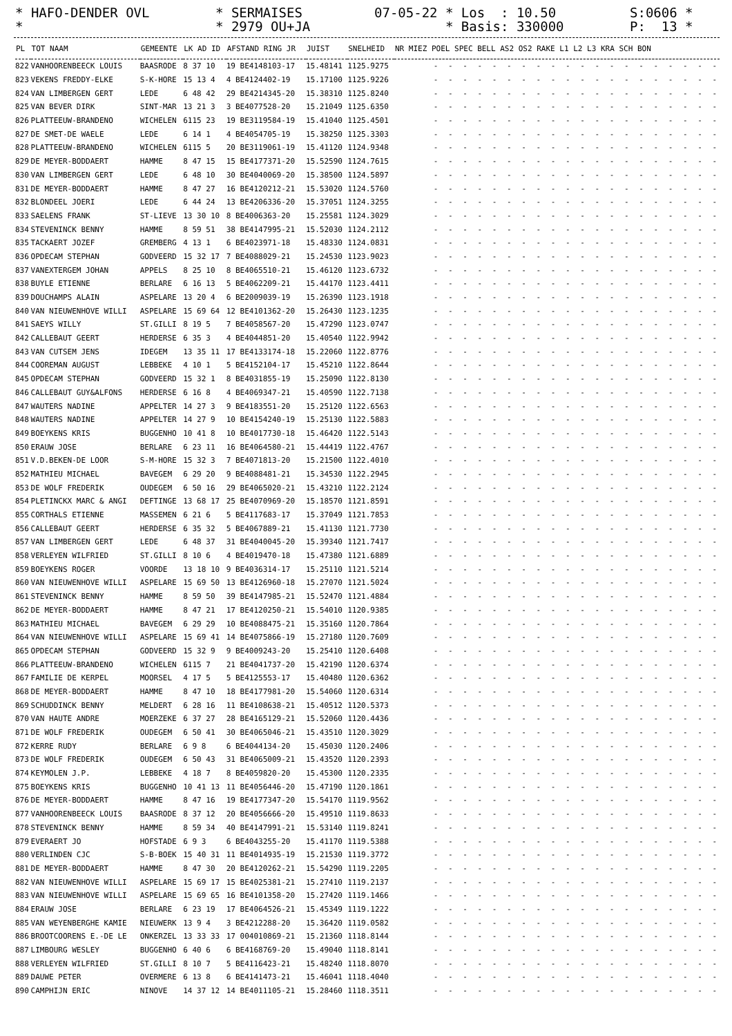* HAFO-DENDER OVL * SERMAISES 07-05-22 * Los : 10.50 S:0606 *
* * 2979 OU+JA * Basis: 330000 P: 13 *
| PL | TOT NAAM | GEMEENTE | LK AD ID | AFSTAND RING JR | JUIST | SNELHEID | NR MIEZ POEL SPEC BELL AS2 OS2 RAKE L1 L2 L3 KRA SCH BON |
| --- | --- | --- | --- | --- | --- | --- | --- |
| 822 | VANHOORENBEECK LOUIS | BAASRODE | 8 37 10 | 19 BE4148103-17 | 15.48141 | 1125.9275 | - - - - - - - - - - - - - - - - - - - - |
| 823 | VEKENS FREDDY-ELKE | S-K-HORE | 15 13 4 | 4 BE4124402-19 | 15.17100 | 1125.9226 | - - - - - - - - - - - - - - - - - - - - |
| 824 | VAN LIMBERGEN GERT | LEDE | 6 48 42 | 29 BE4214345-20 | 15.38310 | 1125.8240 | - - - - - - - - - - - - - - - - - - - - |
| 825 | VAN BEVER DIRK | SINT-MAR | 13 21 3 | 3 BE4077528-20 | 15.21049 | 1125.6350 | - - - - - - - - - - - - - - - - - - - - |
| 826 | PLATTEEUW-BRANDENO | WICHELEN | 6115 23 | 19 BE3119584-19 | 15.41040 | 1125.4501 | - - - - - - - - - - - - - - - - - - - - |
| 827 | DE SMET-DE WAELE | LEDE | 6 14 1 | 4 BE4054705-19 | 15.38250 | 1125.3303 | - - - - - - - - - - - - - - - - - - - - |
| 828 | PLATTEEUW-BRANDENO | WICHELEN | 6115 5 | 20 BE3119061-19 | 15.41120 | 1124.9348 | - - - - - - - - - - - - - - - - - - - - |
| 829 | DE MEYER-BODDAERT | HAMME | 8 47 15 | 15 BE4177371-20 | 15.52590 | 1124.7615 | - - - - - - - - - - - - - - - - - - - - |
| 830 | VAN LIMBERGEN GERT | LEDE | 6 48 10 | 30 BE4040069-20 | 15.38500 | 1124.5897 | - - - - - - - - - - - - - - - - - - - - |
| 831 | DE MEYER-BODDAERT | HAMME | 8 47 27 | 16 BE4120212-21 | 15.53020 | 1124.5760 | - - - - - - - - - - - - - - - - - - - - |
| 832 | BLONDEEL JOERI | LEDE | 6 44 24 | 13 BE4206336-20 | 15.37051 | 1124.3255 | - - - - - - - - - - - - - - - - - - - - |
| 833 | SAELENS FRANK | ST-LIEVE | 13 30 10 | 8 BE4006363-20 | 15.25581 | 1124.3029 | - - - - - - - - - - - - - - - - - - - - |
| 834 | STEVENINCK BENNY | HAMME | 8 59 51 | 38 BE4147995-21 | 15.52030 | 1124.2112 | - - - - - - - - - - - - - - - - - - - - |
| 835 | TACKAERT JOZEF | GREMBERG | 4 13 1 | 6 BE4023971-18 | 15.48330 | 1124.0831 | - - - - - - - - - - - - - - - - - - - - |
| 836 | OPDECAM STEPHAN | GODVEERD | 15 32 17 | 7 BE4088029-21 | 15.24530 | 1123.9023 | - - - - - - - - - - - - - - - - - - - - |
| 837 | VANEXTERGEM JOHAN | APPELS | 8 25 10 | 8 BE4065510-21 | 15.46120 | 1123.6732 | - - - - - - - - - - - - - - - - - - - - |
| 838 | BUYLE ETIENNE | BERLARE | 6 16 13 | 5 BE4062209-21 | 15.44170 | 1123.4411 | - - - - - - - - - - - - - - - - - - - - |
| 839 | DOUCHAMPS ALAIN | ASPELARE | 13 20 4 | 6 BE2009039-19 | 15.26390 | 1123.1918 | - - - - - - - - - - - - - - - - - - - - |
| 840 | VAN NIEUWENHOVE WILLI | ASPELARE | 15 69 64 | 12 BE4101362-20 | 15.26430 | 1123.1235 | - - - - - - - - - - - - - - - - - - - - |
| 841 | SAEYS WILLY | ST.GILLI | 8 19 5 | 7 BE4058567-20 | 15.47290 | 1123.0747 | - - - - - - - - - - - - - - - - - - - - |
| 842 | CALLEBAUT GEERT | HERDERSE | 6 35 3 | 4 BE4044851-20 | 15.40540 | 1122.9942 | - - - - - - - - - - - - - - - - - - - - |
| 843 | VAN CUTSEM JENS | IDEGEM | 13 35 11 | 17 BE4133174-18 | 15.22060 | 1122.8776 | - - - - - - - - - - - - - - - - - - - - |
| 844 | COOREMAN AUGUST | LEBBEKE | 4 10 1 | 5 BE4152104-17 | 15.45210 | 1122.8644 | - - - - - - - - - - - - - - - - - - - - |
| 845 | OPDECAM STEPHAN | GODVEERD | 15 32 1 | 8 BE4031855-19 | 15.25090 | 1122.8130 | - - - - - - - - - - - - - - - - - - - - |
| 846 | CALLEBAUT GUY&ALFONS | HERDERSE | 6 16 8 | 4 BE4069347-21 | 15.40590 | 1122.7138 | - - - - - - - - - - - - - - - - - - - - |
| 847 | WAUTERS NADINE | APPELTER | 14 27 3 | 9 BE4183551-20 | 15.25120 | 1122.6563 | - - - - - - - - - - - - - - - - - - - - |
| 848 | WAUTERS NADINE | APPELTER | 14 27 9 | 10 BE4154240-19 | 15.25130 | 1122.5883 | - - - - - - - - - - - - - - - - - - - - |
| 849 | BOEYKENS KRIS | BUGGENHO | 10 41 8 | 10 BE4017730-18 | 15.46420 | 1122.5143 | - - - - - - - - - - - - - - - - - - - - |
| 850 | ERAUW JOSE | BERLARE | 6 23 11 | 16 BE4064580-21 | 15.44419 | 1122.4767 | - - - - - - - - - - - - - - - - - - - - |
| 851 | V.D.BEKEN-DE LOOR | S-M-HORE | 15 32 3 | 7 BE4071813-20 | 15.21500 | 1122.4010 | - - - - - - - - - - - - - - - - - - - - |
| 852 | MATHIEU MICHAEL | BAVEGEM | 6 29 20 | 9 BE4088481-21 | 15.34530 | 1122.2945 | - - - - - - - - - - - - - - - - - - - - |
| 853 | DE WOLF FREDERIK | OUDEGEM | 6 50 16 | 29 BE4065020-21 | 15.43210 | 1122.2124 | - - - - - - - - - - - - - - - - - - - - |
| 854 | PLETINCKX MARC & ANGI | DEFTINGE | 13 68 17 | 25 BE4070969-20 | 15.18570 | 1121.8591 | - - - - - - - - - - - - - - - - - - - - |
| 855 | CORTHALS ETIENNE | MASSEMEN | 6 21 6 | 5 BE4117683-17 | 15.37049 | 1121.7853 | - - - - - - - - - - - - - - - - - - - - |
| 856 | CALLEBAUT GEERT | HERDERSE | 6 35 32 | 5 BE4067889-21 | 15.41130 | 1121.7730 | - - - - - - - - - - - - - - - - - - - - |
| 857 | VAN LIMBERGEN GERT | LEDE | 6 48 37 | 31 BE4040045-20 | 15.39340 | 1121.7417 | - - - - - - - - - - - - - - - - - - - - |
| 858 | VERLEYEN WILFRIED | ST.GILLI | 8 10 6 | 4 BE4019470-18 | 15.47380 | 1121.6889 | - - - - - - - - - - - - - - - - - - - - |
| 859 | BOEYKENS ROGER | VOORDE | 13 18 10 | 9 BE4036314-17 | 15.25110 | 1121.5214 | - - - - - - - - - - - - - - - - - - - - |
| 860 | VAN NIEUWENHOVE WILLI | ASPELARE | 15 69 50 | 13 BE4126960-18 | 15.27070 | 1121.5024 | - - - - - - - - - - - - - - - - - - - - |
| 861 | STEVENINCK BENNY | HAMME | 8 59 50 | 39 BE4147985-21 | 15.52470 | 1121.4884 | - - - - - - - - - - - - - - - - - - - - |
| 862 | DE MEYER-BODDAERT | HAMME | 8 47 21 | 17 BE4120250-21 | 15.54010 | 1120.9385 | - - - - - - - - - - - - - - - - - - - - |
| 863 | MATHIEU MICHAEL | BAVEGEM | 6 29 29 | 10 BE4088475-21 | 15.35160 | 1120.7864 | - - - - - - - - - - - - - - - - - - - - |
| 864 | VAN NIEUWENHOVE WILLI | ASPELARE | 15 69 41 | 14 BE4075866-19 | 15.27180 | 1120.7609 | - - - - - - - - - - - - - - - - - - - - |
| 865 | OPDECAM STEPHAN | GODVEERD | 15 32 9 | 9 BE4009243-20 | 15.25410 | 1120.6408 | - - - - - - - - - - - - - - - - - - - - |
| 866 | PLATTEEUW-BRANDENO | WICHELEN | 6115 7 | 21 BE4041737-20 | 15.42190 | 1120.6374 | - - - - - - - - - - - - - - - - - - - - |
| 867 | FAMILIE DE KERPEL | MOORSEL | 4 17 5 | 5 BE4125553-17 | 15.40480 | 1120.6362 | - - - - - - - - - - - - - - - - - - - - |
| 868 | DE MEYER-BODDAERT | HAMME | 8 47 10 | 18 BE4177981-20 | 15.54060 | 1120.6314 | - - - - - - - - - - - - - - - - - - - - |
| 869 | SCHUDDINCK BENNY | MELDERT | 6 28 16 | 11 BE4108638-21 | 15.40512 | 1120.5373 | - - - - - - - - - - - - - - - - - - - - |
| 870 | VAN HAUTE ANDRE | MOERZEKE | 6 37 27 | 28 BE4165129-21 | 15.52060 | 1120.4436 | - - - - - - - - - - - - - - - - - - - - |
| 871 | DE WOLF FREDERIK | OUDEGEM | 6 50 41 | 30 BE4065046-21 | 15.43510 | 1120.3029 | - - - - - - - - - - - - - - - - - - - - |
| 872 | KERRE RUDY | BERLARE | 6 9 8 | 6 BE4044134-20 | 15.45030 | 1120.2406 | - - - - - - - - - - - - - - - - - - - - |
| 873 | DE WOLF FREDERIK | OUDEGEM | 6 50 43 | 31 BE4065009-21 | 15.43520 | 1120.2393 | - - - - - - - - - - - - - - - - - - - - |
| 874 | KEYMOLEN J.P. | LEBBEKE | 4 18 7 | 8 BE4059820-20 | 15.45300 | 1120.2335 | - - - - - - - - - - - - - - - - - - - - |
| 875 | BOEYKENS KRIS | BUGGENHO | 10 41 13 | 11 BE4056446-20 | 15.47190 | 1120.1861 | - - - - - - - - - - - - - - - - - - - - |
| 876 | DE MEYER-BODDAERT | HAMME | 8 47 16 | 19 BE4177347-20 | 15.54170 | 1119.9562 | - - - - - - - - - - - - - - - - - - - - |
| 877 | VANHOORENBEECK LOUIS | BAASRODE | 8 37 12 | 20 BE4056666-20 | 15.49510 | 1119.8633 | - - - - - - - - - - - - - - - - - - - - |
| 878 | STEVENINCK BENNY | HAMME | 8 59 34 | 40 BE4147991-21 | 15.53140 | 1119.8241 | - - - - - - - - - - - - - - - - - - - - |
| 879 | EVERAERT JO | HOFSTADE | 6 9 3 | 6 BE4043255-20 | 15.41170 | 1119.5388 | - - - - - - - - - - - - - - - - - - - - |
| 880 | VERLINDEN CJC | S-B-BOEK | 15 40 31 | 11 BE4014935-19 | 15.21530 | 1119.3772 | - - - - - - - - - - - - - - - - - - - - |
| 881 | DE MEYER-BODDAERT | HAMME | 8 47 30 | 20 BE4120262-21 | 15.54290 | 1119.2205 | - - - - - - - - - - - - - - - - - - - - |
| 882 | VAN NIEUWENHOVE WILLI | ASPELARE | 15 69 17 | 15 BE4025381-21 | 15.27410 | 1119.2137 | - - - - - - - - - - - - - - - - - - - - |
| 883 | VAN NIEUWENHOVE WILLI | ASPELARE | 15 69 65 | 16 BE4101358-20 | 15.27420 | 1119.1466 | - - - - - - - - - - - - - - - - - - - - |
| 884 | ERAUW JOSE | BERLARE | 6 23 19 | 17 BE4064526-21 | 15.45349 | 1119.1222 | - - - - - - - - - - - - - - - - - - - - |
| 885 | VAN WEYENBERGHE KAMIE | NIEUWERK | 13 9 4 | 3 BE4212288-20 | 15.36420 | 1119.0582 | - - - - - - - - - - - - - - - - - - - - |
| 886 | BROOTCOORENS E.-DE LE | ONKERZEL | 13 33 33 | 17 004010869-21 | 15.21360 | 1118.8144 | - - - - - - - - - - - - - - - - - - - - |
| 887 | LIMBOURG WESLEY | BUGGENHO | 6 40 6 | 6 BE4168769-20 | 15.49040 | 1118.8141 | - - - - - - - - - - - - - - - - - - - - |
| 888 | VERLEYEN WILFRIED | ST.GILLI | 8 10 7 | 5 BE4116423-21 | 15.48240 | 1118.8070 | - - - - - - - - - - - - - - - - - - - - |
| 889 | DAUWE PETER | OVERMERE | 6 13 8 | 6 BE4141473-21 | 15.46041 | 1118.4040 | - - - - - - - - - - - - - - - - - - - - |
| 890 | CAMPHIJN ERIC | NINOVE | 14 37 12 | 14 BE4011105-21 | 15.28460 | 1118.3511 | - - - - - - - - - - - - - - - - - - - - |